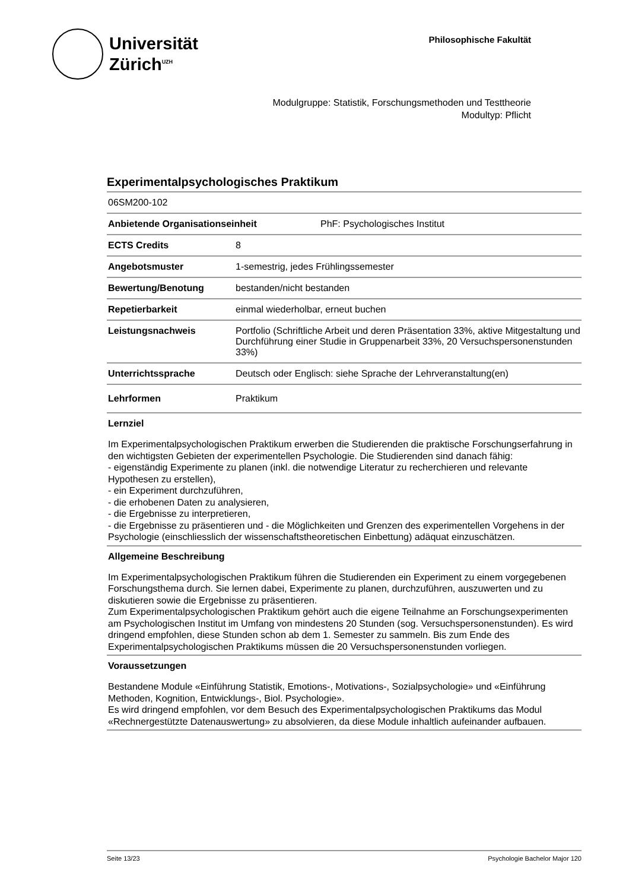Universität
Zürich<sup>UZH</sup>
Philosophische Fakultät
Modulgruppe: Statistik, Forschungsmethoden und Testtheorie
Modultyp: Pflicht
Experimentalpsychologisches Praktikum
06SM200-102
Anbietende Organisationseinheit PhF: Psychologisches Institut
ECTS Credits 8
Angebotsmuster 1-semestrig, jedes Frühlingssemester
Bewertung/Benotung bestanden/nicht bestanden
Repetierbarkeit einmal wiederholbar, erneut buchen
Leistungsnachweis Portfolio (Schriftliche Arbeit und deren Präsentation 33%, aktive Mitgestaltung und Durchführung einer Studie in Gruppenarbeit 33%, 20 Versuchspersonenstunden 33%)
Unterrichtssprache Deutsch oder Englisch: siehe Sprache der Lehrveranstaltung(en)
Lehrformen Praktikum
Lernziel
Im Experimentalpsychologischen Praktikum erwerben die Studierenden die praktische Forschungserfahrung in den wichtigsten Gebieten der experimentellen Psychologie. Die Studierenden sind danach fähig:
- eigenständig Experimente zu planen (inkl. die notwendige Literatur zu recherchieren und relevante Hypothesen zu erstellen),
- ein Experiment durchzuführen,
- die erhobenen Daten zu analysieren,
- die Ergebnisse zu interpretieren,
- die Ergebnisse zu präsentieren und - die Möglichkeiten und Grenzen des experimentellen Vorgehens in der Psychologie (einschliesslich der wissenschaftstheoretischen Einbettung) adäquat einzuschätzen.
Allgemeine Beschreibung
Im Experimentalpsychologischen Praktikum führen die Studierenden ein Experiment zu einem vorgegebenen Forschungsthema durch. Sie lernen dabei, Experimente zu planen, durchzuführen, auszuwerten und zu diskutieren sowie die Ergebnisse zu präsentieren.
Zum Experimentalpsychologischen Praktikum gehört auch die eigene Teilnahme an Forschungsexperimenten am Psychologischen Institut im Umfang von mindestens 20 Stunden (sog. Versuchspersonenstunden). Es wird dringend empfohlen, diese Stunden schon ab dem 1. Semester zu sammeln. Bis zum Ende des Experimentalpsychologischen Praktikums müssen die 20 Versuchspersonenstunden vorliegen.
Voraussetzungen
Bestandene Module «Einführung Statistik, Emotions-, Motivations-, Sozialpsychologie» und «Einführung Methoden, Kognition, Entwicklungs-, Biol. Psychologie».
Es wird dringend empfohlen, vor dem Besuch des Experimentalpsychologischen Praktikums das Modul «Rechnergestützte Datenauswertung» zu absolvieren, da diese Module inhaltlich aufeinander aufbauen.
Seite 13/23 Psychologie Bachelor Major 120